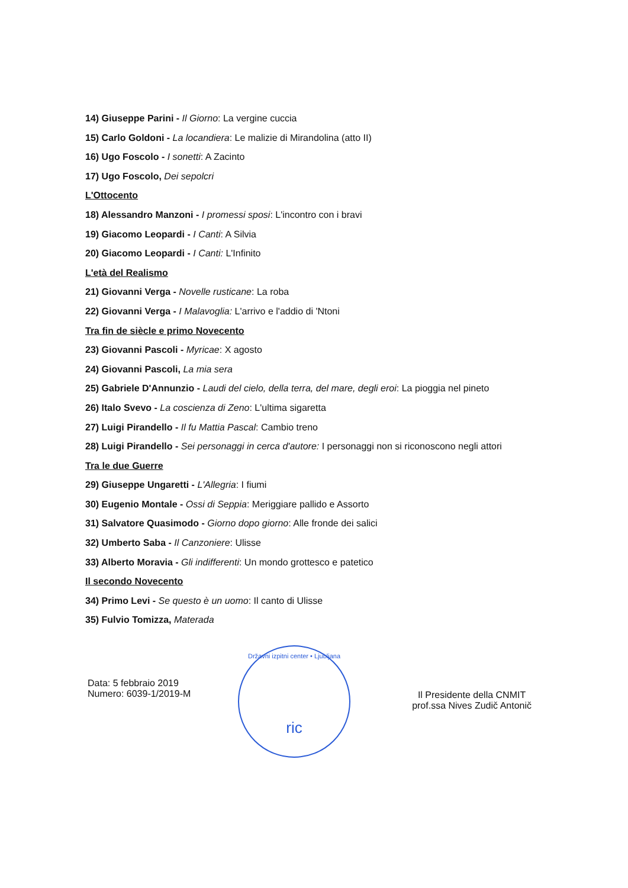14) Giuseppe Parini - Il Giorno: La vergine cuccia
15) Carlo Goldoni - La locandiera: Le malizie di Mirandolina (atto II)
16) Ugo Foscolo - I sonetti: A Zacinto
17) Ugo Foscolo, Dei sepolcri
L'Ottocento
18) Alessandro Manzoni - I promessi sposi: L'incontro con i bravi
19) Giacomo Leopardi - I Canti: A Silvia
20) Giacomo Leopardi - I Canti: L'Infinito
L'età del Realismo
21) Giovanni Verga - Novelle rusticane: La roba
22) Giovanni Verga - I Malavoglia: L'arrivo e l'addio di 'Ntoni
Tra fin de siècle e primo Novecento
23) Giovanni Pascoli - Myricae: X agosto
24) Giovanni Pascoli, La mia sera
25) Gabriele D'Annunzio - Laudi del cielo, della terra, del mare, degli eroi: La pioggia nel pineto
26) Italo Svevo - La coscienza di Zeno: L'ultima sigaretta
27) Luigi Pirandello - Il fu Mattia Pascal: Cambio treno
28) Luigi Pirandello - Sei personaggi in cerca d'autore: I personaggi non si riconoscono negli attori
Tra le due Guerre
29) Giuseppe Ungaretti - L'Allegria: I fiumi
30) Eugenio Montale - Ossi di Seppia: Meriggiare pallido e Assorto
31) Salvatore Quasimodo - Giorno dopo giorno: Alle fronde dei salici
32) Umberto Saba - Il Canzoniere: Ulisse
33) Alberto Moravia - Gli indifferenti: Un mondo grottesco e patetico
Il secondo Novecento
34) Primo Levi - Se questo è un uomo: Il canto di Ulisse
35) Fulvio Tomizza, Materada
Državni izpitni center • Ljubljana
ric
Data: 5 febbraio 2019
Numero: 6039-1/2019-M
Il Presidente della CNMIT
prof.ssa Nives Zudič Antonič